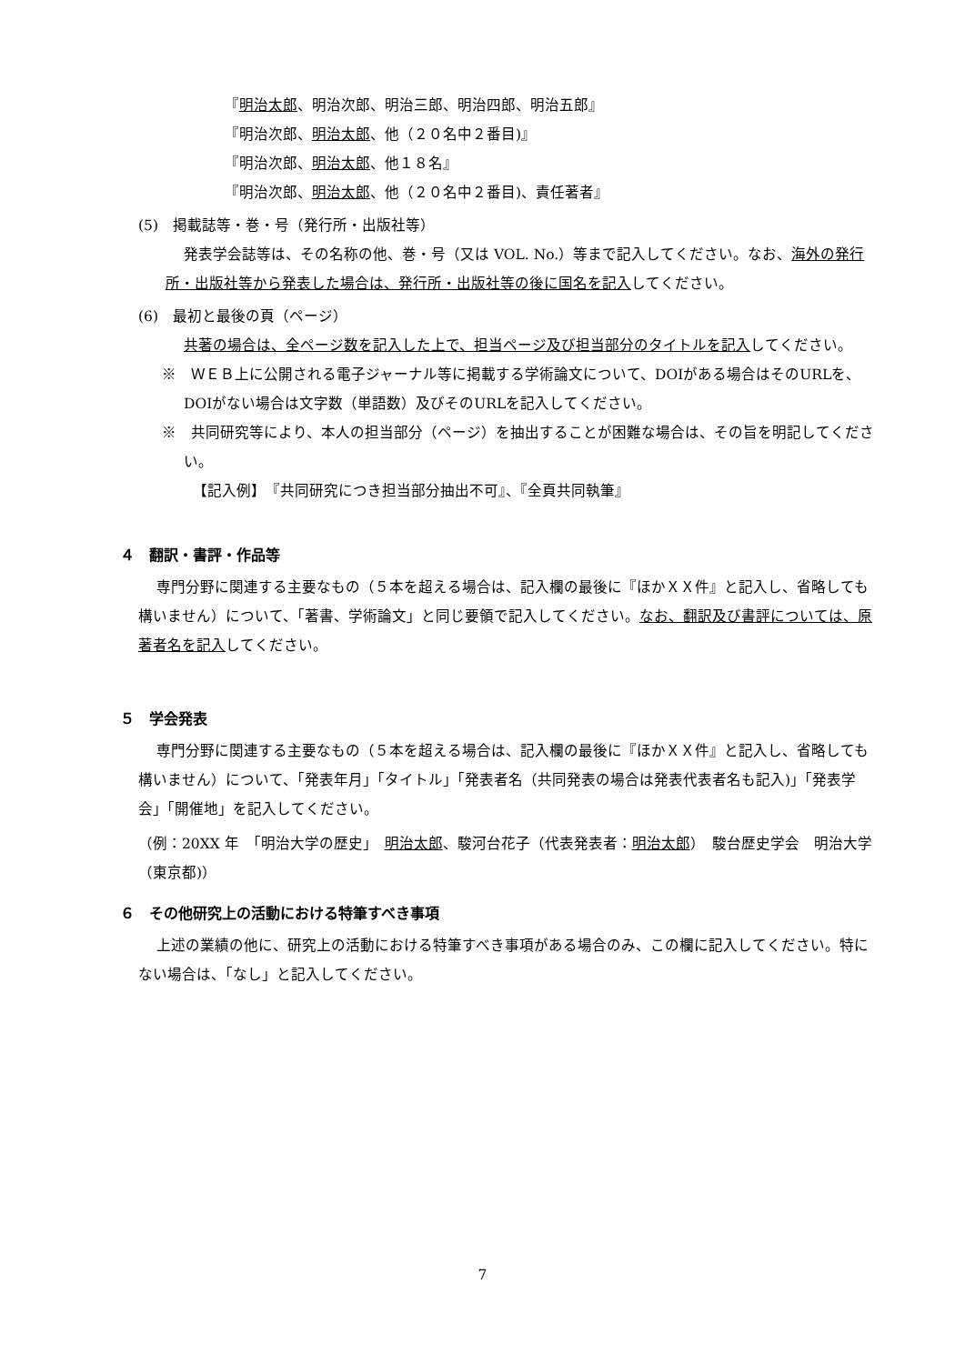『明治太郎、明治次郎、明治三郎、明治四郎、明治五郎』
『明治次郎、明治太郎、他（２０名中２番目)』
『明治次郎、明治太郎、他１８名』
『明治次郎、明治太郎、他（２０名中２番目)、責任著者』
(5)　掲載誌等・巻・号（発行所・出版社等）
発表学会誌等は、その名称の他、巻・号（又は VOL. No.）等まで記入してください。なお、海外の発行所・出版社等から発表した場合は、発行所・出版社等の後に国名を記入してください。
(6)　最初と最後の頁（ページ）
共著の場合は、全ページ数を記入した上で、担当ページ及び担当部分のタイトルを記入してください。
※　ＷＥＢ上に公開される電子ジャーナル等に掲載する学術論文について、DOIがある場合はそのURLを、DOIがない場合は文字数（単語数）及びそのURLを記入してください。
※　共同研究等により、本人の担当部分（ページ）を抽出することが困難な場合は、その旨を明記してください。
【記入例】　『共同研究につき担当部分抽出不可』、『全頁共同執筆』
４　翻訳・書評・作品等
専門分野に関連する主要なもの（５本を超える場合は、記入欄の最後に『ほかＸＸ件』と記入し、省略しても構いません）について、「著書、学術論文」と同じ要領で記入してください。なお、翻訳及び書評については、原著者名を記入してください。
５　学会発表
専門分野に関連する主要なもの（５本を超える場合は、記入欄の最後に『ほかＸＸ件』と記入し、省略しても構いません）について、「発表年月」「タイトル」「発表者名（共同発表の場合は発表代表者名も記入)」「発表学会」「開催地」を記入してください。
（例：20XX 年　「明治大学の歴史」　明治太郎、駿河台花子（代表発表者：明治太郎）　駿台歴史学会　明治大学（東京都)）
６　その他研究上の活動における特筆すべき事項
上述の業績の他に、研究上の活動における特筆すべき事項がある場合のみ、この欄に記入してください。特にない場合は、「なし」と記入してください。
7